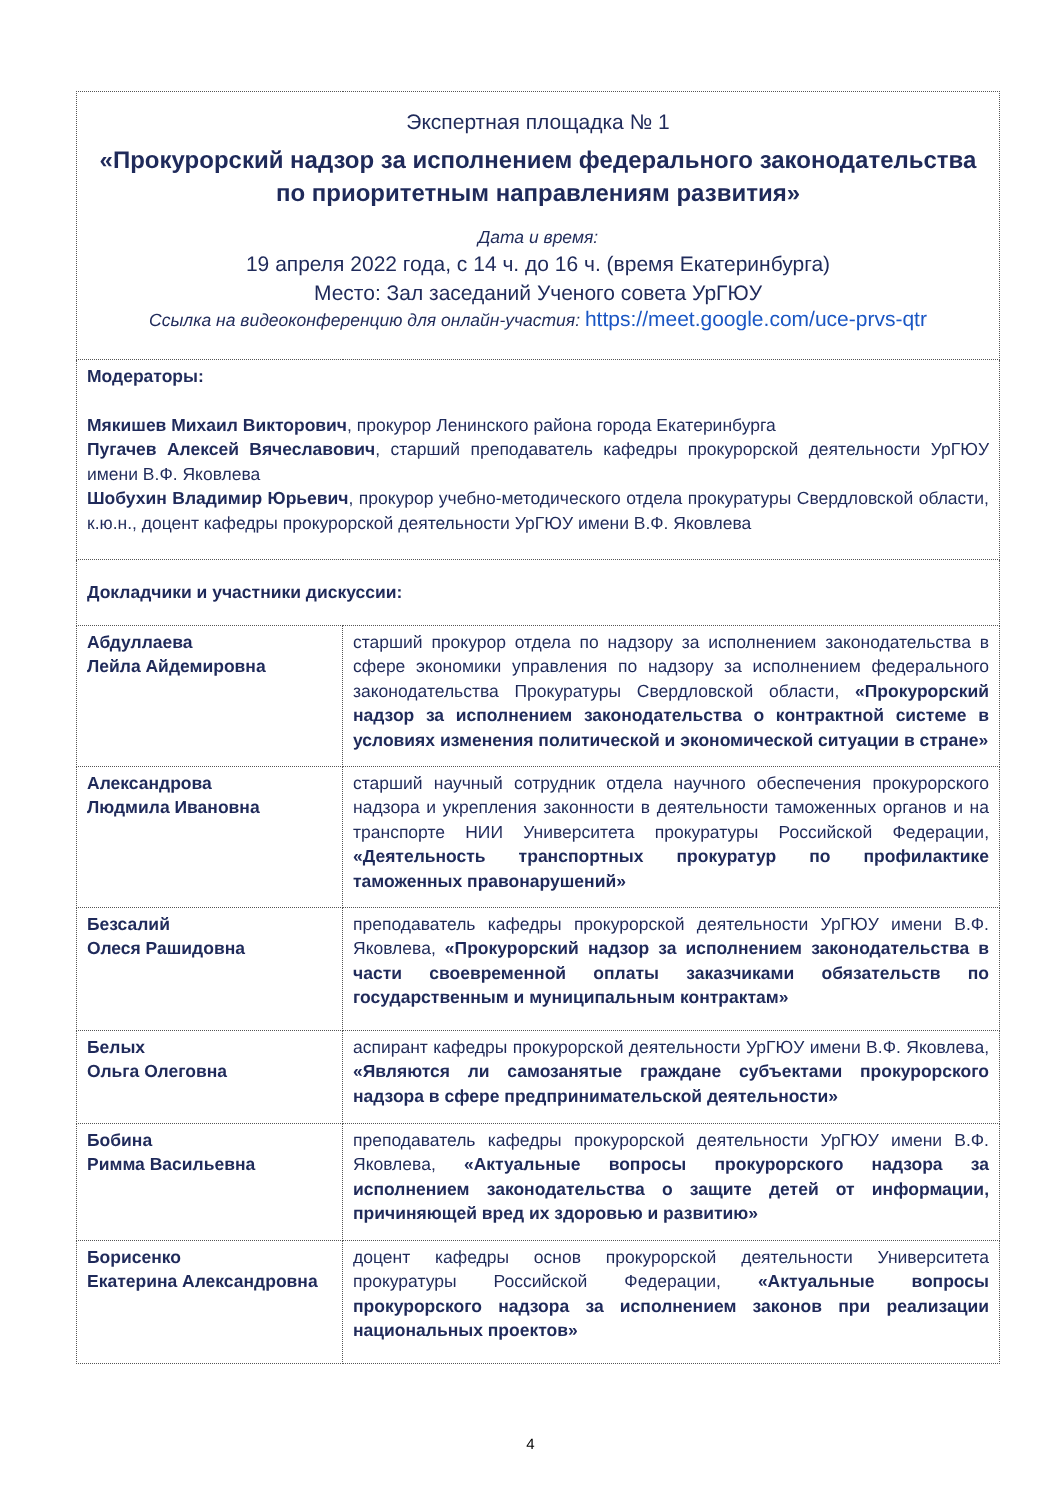| Экспертная площадка № 1 «Прокурорский надзор за исполнением федерального законодательства по приоритетным направлениям развития» Дата и время: 19 апреля 2022 года, с 14 ч. до 16 ч. (время Екатеринбурга) Место: Зал заседаний Ученого совета УрГЮУ Ссылка на видеоконференцию для онлайн-участия: https://meet.google.com/uce-prvs-qtr | |
| Модераторы: Мякишев Михаил Викторович , прокурор Ленинского района города Екатеринбурга Пугачев Алексей Вячеславович , старший преподаватель кафедры прокурорской деятельности УрГЮУ имени В.Ф. Яковлева Шобухин Владимир Юрьевич , прокурор учебно-методического отдела прокуратуры Свердловской области, к.ю.н., доцент кафедры прокурорской деятельности УрГЮУ имени В.Ф. Яковлева | |
| Докладчики и участники дискуссии: | |
| Абдуллаева Лейла Айдемировна | старший прокурор отдела по надзору за исполнением законодательства в сфере экономики управления по надзору за исполнением федерального законодательства Прокуратуры Свердловской области, «Прокурорский надзор за исполнением законодательства о контрактной системе в условиях изменения политической и экономической ситуации в стране» |
| Александрова Людмила Ивановна | старший научный сотрудник отдела научного обеспечения прокурорского надзора и укрепления законности в деятельности таможенных органов и на транспорте НИИ Университета прокуратуры Российской Федерации, «Деятельность транспортных прокуратур по профилактике таможенных правонарушений» |
| Безсалий Олеся Рашидовна | преподаватель кафедры прокурорской деятельности УрГЮУ имени В.Ф. Яковлева, «Прокурорский надзор за исполнением законодательства в части своевременной оплаты заказчиками обязательств по государственным и муниципальным контрактам» |
| Белых Ольга Олеговна | аспирант кафедры прокурорской деятельности УрГЮУ имени В.Ф. Яковлева, «Являются ли самозанятые граждане субъектами прокурорского надзора в сфере предпринимательской деятельности» |
| Бобина Римма Васильевна | преподаватель кафедры прокурорской деятельности УрГЮУ имени В.Ф. Яковлева, «Актуальные вопросы прокурорского надзора за исполнением законодательства о защите детей от информации, причиняющей вред их здоровью и развитию» |
| Борисенко Екатерина Александровна | доцент кафедры основ прокурорской деятельности Университета прокуратуры Российской Федерации, «Актуальные вопросы прокурорского надзора за исполнением законов при реализации национальных проектов» |
4